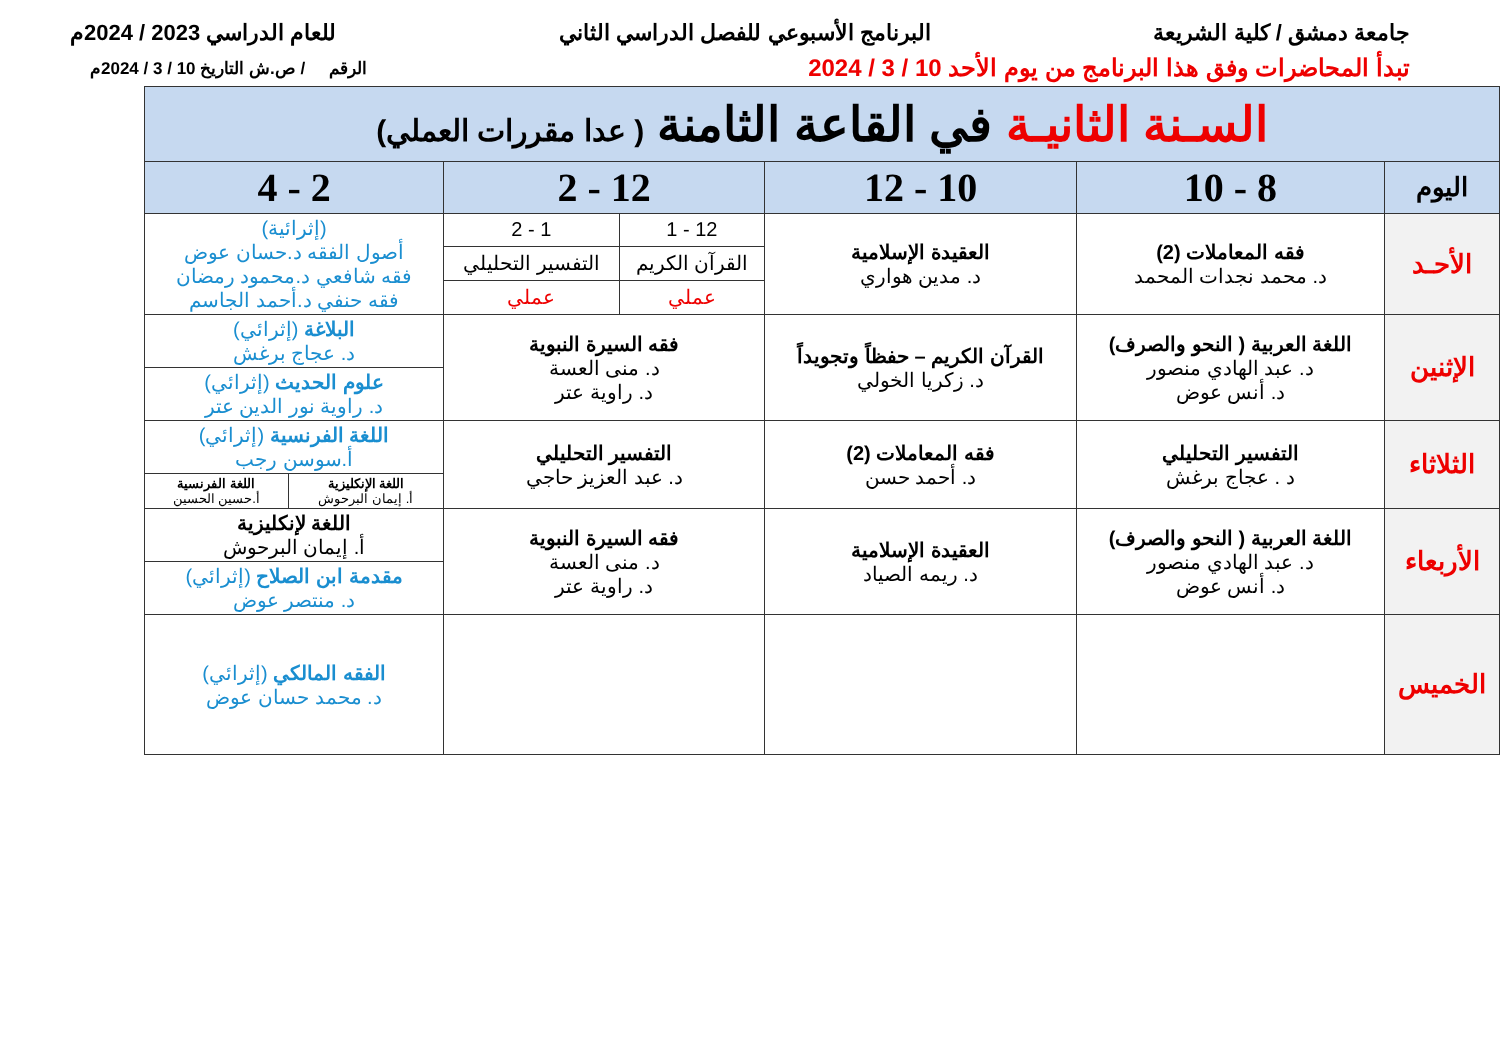جامعة دمشق / كلية الشريعة البرنامج الأسبوعي للفصل الدراسي الثاني للعام الدراسي 2023 / 2024م
تبدأ المحاضرات وفق هذا البرنامج من يوم الأحد 10 / 3 / 2024 الرقم / ص.ش التاريخ 10 / 3 / 2024م
| السـنة الثانيـة في القاعة الثامنة ( عدا مقررات العملي) | | | | | |
| اليوم | 8 - 10 | 10 - 12 | 12 - 2 | | 2 - 4 |
| الأحـد | فقه المعاملات (2) د. محمد نجدات المحمد | العقيدة الإسلامية د. مدين هواري | 12 - 1 | 1 - 2 | (إثرائية) أصول الفقه د.حسان عوض فقه شافعي د.محمود رمضان فقه حنفي د.أحمد الجاسم |
| | | | القرآن الكريم | التفسير التحليلي | |
| | | | عملي | عملي | |
| الإثنين | اللغة العربية ( النحو والصرف) د. عبد الهادي منصور د. أنس عوض | القرآن الكريم – حفظاً وتجويداً د. زكريا الخولي | فقه السيرة النبوية د. منى العسة د. راوية عتر | | البلاغة (إثرائي) د. عجاج برغش |
| | | | | | علوم الحديث (إثرائي) د. راوية نور الدين عتر |
| الثلاثاء | التفسير التحليلي د . عجاج برغش | فقه المعاملات (2) د. أحمد حسن | التفسير التحليلي د. عبد العزيز حاجي | | اللغة الفرنسية (إثرائي) أ.سوسن رجب |
| | | | | | / اللغة الإنكليزية أ. إيمان البرحوش / اللغة الفرنسية أ.حسين الحسين / |
| الأربعاء | اللغة العربية ( النحو والصرف) د. عبد الهادي منصور د. أنس عوض | العقيدة الإسلامية د. ريمه الصياد | فقه السيرة النبوية د. منى العسة د. راوية عتر | | اللغة لإنكليزية أ. إيمان البرحوش |
| | | | | | مقدمة ابن الصلاح (إثرائي) د. منتصر عوض |
| الخميس | | | | | الفقه المالكي (إثرائي) د. محمد حسان عوض |